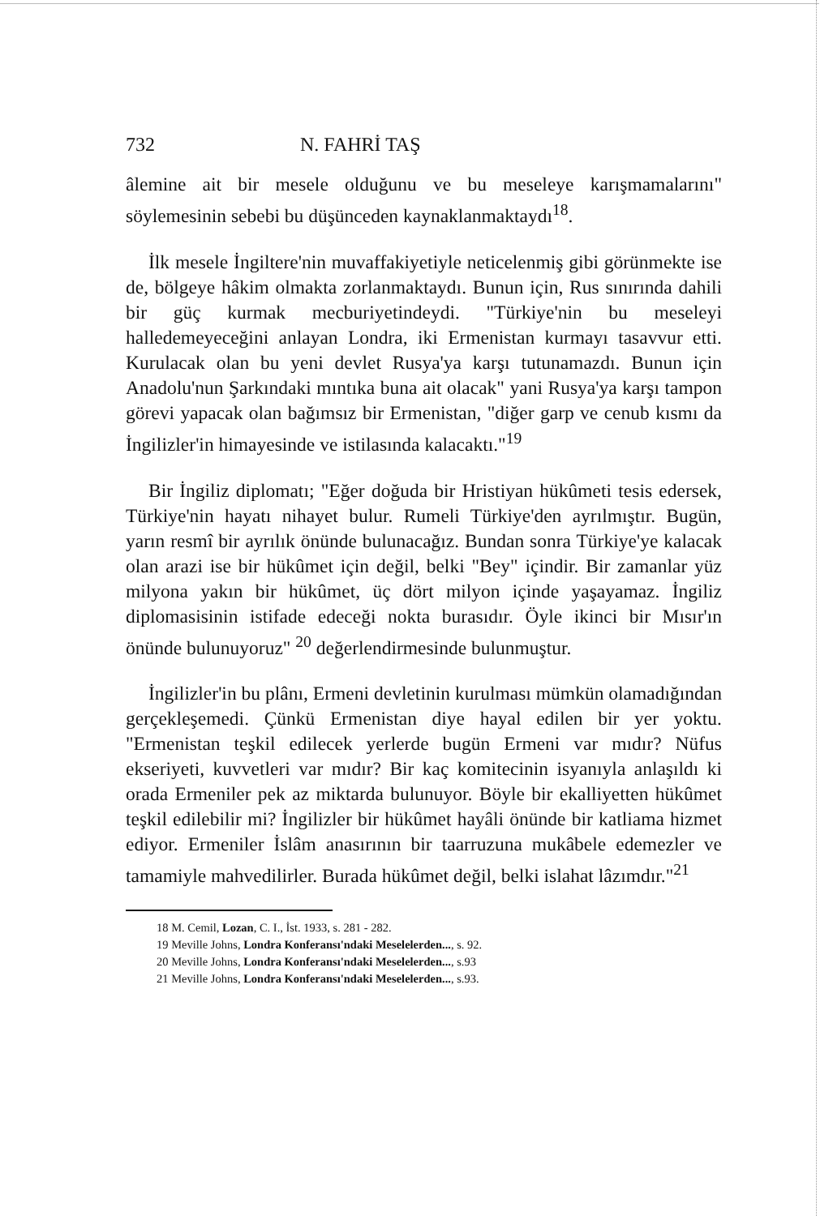732 N. FAHRİ TAŞ
âlemine ait bir mesele olduğunu ve bu meseleye karışmamalarını" söylemesinin sebebi bu düşünceden kaynaklanmaktaydı<sup>18</sup>.
İlk mesele İngiltere'nin muvaffakiyetiyle neticelenmiş gibi görünmekte ise de, bölgeye hâkim olmakta zorlanmaktaydı. Bunun için, Rus sınırında dahili bir güç kurmak mecburiyetindeydi. "Türkiye'nin bu meseleyi halledemeyeceğini anlayan Londra, iki Ermenistan kurmayı tasavvur etti. Kurulacak olan bu yeni devlet Rusya'ya karşı tutunamazdı. Bunun için Anadolu'nun Şarkındaki mıntıka buna ait olacak" yani Rusya'ya karşı tampon görevi yapacak olan bağımsız bir Ermenistan, "diğer garp ve cenub kısmı da İngilizler'in himayesinde ve istilasında kalacaktı."<sup>19</sup>
Bir İngiliz diplomatı; "Eğer doğuda bir Hristiyan hükûmeti tesis edersek, Türkiye'nin hayatı nihayet bulur. Rumeli Türkiye'den ayrılmıştır. Bugün, yarın resmî bir ayrılık önünde bulunacağız. Bundan sonra Türkiye'ye kalacak olan arazi ise bir hükûmet için değil, belki "Bey" içindir. Bir zamanlar yüz milyona yakın bir hükûmet, üç dört milyon içinde yaşayamaz. İngiliz diplomasisinin istifade edeceği nokta burasıdır. Öyle ikinci bir Mısır'ın önünde bulunuyoruz" <sup>20</sup> değerlendirmesinde bulunmuştur.
İngilizler'in bu plânı, Ermeni devletinin kurulması mümkün olamadığından gerçekleşemedi. Çünkü Ermenistan diye hayal edilen bir yer yoktu. "Ermenistan teşkil edilecek yerlerde bugün Ermeni var mıdır? Nüfus ekseriyeti, kuvvetleri var mıdır? Bir kaç komitecinin isyanıyla anlaşıldı ki orada Ermeniler pek az miktarda bulunuyor. Böyle bir ekalliyetten hükûmet teşkil edilebilir mi? İngilizler bir hükûmet hayâli önünde bir katliama hizmet ediyor. Ermeniler İslâm anasırının bir taarruzuna mukâbele edemezler ve tamamiyle mahvedilirler. Burada hükûmet değil, belki islahat lâzımdır."<sup>21</sup>
18 M. Cemil, Lozan, C. I., İst. 1933, s. 281 - 282.
19 Meville Johns, Londra Konferansı'ndaki Meselelerden..., s. 92.
20 Meville Johns, Londra Konferansı'ndaki Meselelerden..., s.93
21 Meville Johns, Londra Konferansı'ndaki Meselelerden..., s.93.